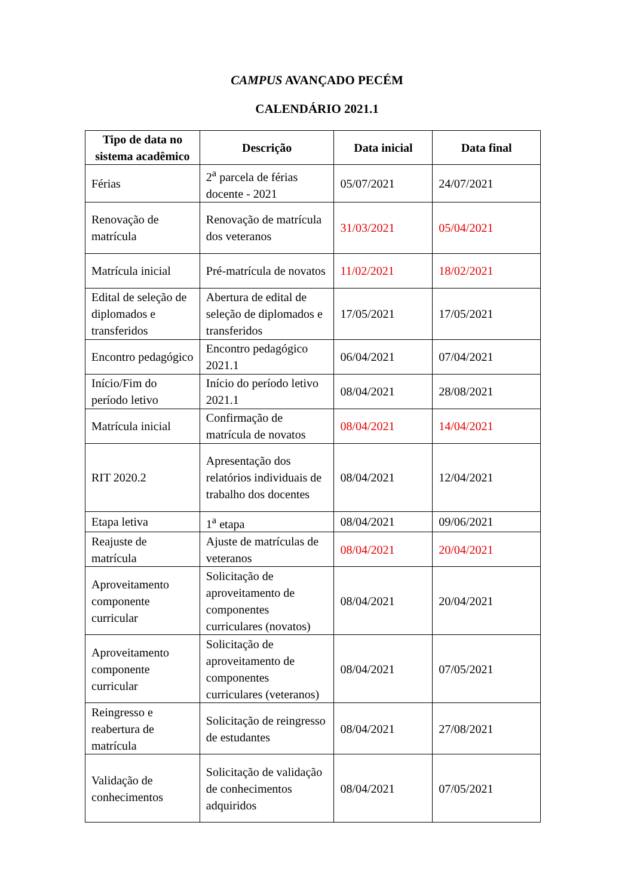CAMPUS AVANÇADO PECÉM
CALENDÁRIO 2021.1
| Tipo de data no sistema acadêmico | Descrição | Data inicial | Data final |
| --- | --- | --- | --- |
| Férias | 2<sup>a</sup> parcela de férias docente - 2021 | 05/07/2021 | 24/07/2021 |
| Renovação de matrícula | Renovação de matrícula dos veteranos | 31/03/2021 | 05/04/2021 |
| Matrícula inicial | Pré-matrícula de novatos | 11/02/2021 | 18/02/2021 |
| Edital de seleção de diplomados e transferidos | Abertura de edital de seleção de diplomados e transferidos | 17/05/2021 | 17/05/2021 |
| Encontro pedagógico | Encontro pedagógico 2021.1 | 06/04/2021 | 07/04/2021 |
| Início/Fim do período letivo | Início do período letivo 2021.1 | 08/04/2021 | 28/08/2021 |
| Matrícula inicial | Confirmação de matrícula de novatos | 08/04/2021 | 14/04/2021 |
| RIT 2020.2 | Apresentação dos relatórios individuais de trabalho dos docentes | 08/04/2021 | 12/04/2021 |
| Etapa letiva | 1<sup>a</sup> etapa | 08/04/2021 | 09/06/2021 |
| Reajuste de matrícula | Ajuste de matrículas de veteranos | 08/04/2021 | 20/04/2021 |
| Aproveitamento componente curricular | Solicitação de aproveitamento de componentes curriculares (novatos) | 08/04/2021 | 20/04/2021 |
| Aproveitamento componente curricular | Solicitação de aproveitamento de componentes curriculares (veteranos) | 08/04/2021 | 07/05/2021 |
| Reingresso e reabertura de matrícula | Solicitação de reingresso de estudantes | 08/04/2021 | 27/08/2021 |
| Validação de conhecimentos | Solicitação de validação de conhecimentos adquiridos | 08/04/2021 | 07/05/2021 |